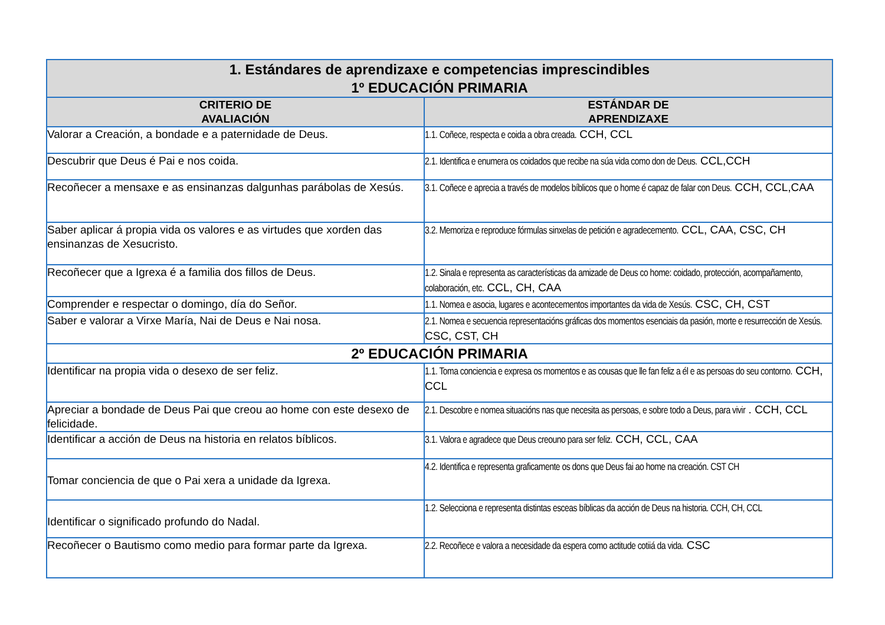| 1. Estándares de aprendizaxe e competencias imprescindibles 1º EDUCACIÓN PRIMARIA | |
| --- | --- |
| CRITERIO DE AVALIACIÓN | ESTÁNDAR DE APRENDIZAXE |
| Valorar a Creación, a bondade e a paternidade de Deus. | 1.1. Coñece, respecta e coida a obra creada. CCH, CCL |
| Descubrir que Deus é Pai e nos coida. | 2.1. Identifica e enumera os coidados que recibe na súa vida como don de Deus. CCL,CCH |
| Recoñecer a mensaxe e as ensinanzas dalgunhas parábolas de Xesús. | 3.1. Coñece e aprecia a través de modelos bíblicos que o home é capaz de falar con Deus. CCH, CCL,CAA |
| Saber aplicar á propia vida os valores e as virtudes que xorden das ensinanzas de Xesucristo. | 3.2. Memoriza e reproduce fórmulas sinxelas de petición e agradecemento. CCL, CAA, CSC, CH |
| Recoñecer que a Igrexa é a familia dos fillos de Deus. | 1.2. Sinala e representa as características da amizade de Deus co home: coidado, protección, acompañamento, colaboración, etc. CCL, CH, CAA |
| Comprender e respectar o domingo, día do Señor. | 1.1. Nomea e asocia, lugares e acontecementos importantes da vida de Xesús. CSC, CH, CST |
| Saber e valorar a Virxe María, Nai de Deus e Nai nosa. | 2.1. Nomea e secuencia representacións gráficas dos momentos esenciais da pasión, morte e resurrección de Xesús. CSC, CST, CH |
| 2º EDUCACIÓN PRIMARIA | |
| Identificar na propia vida o desexo de ser feliz. | 1.1. Toma conciencia e expresa os momentos e as cousas que lle fan feliz a él e as persoas do seu contorno. CCH, CCL |
| Apreciar a bondade de Deus Pai que creou ao home con este desexo de felicidade. | 2.1. Descobre e nomea situacións nas que necesita as persoas, e sobre todo a Deus, para vivir . CCH, CCL |
| Identificar a acción de Deus na historia en relatos bíblicos. | 3.1. Valora e agradece que Deus creouno para ser feliz. CCH, CCL, CAA |
| Tomar conciencia de que o Pai xera a unidade da Igrexa. | 4.2. Identifica e representa graficamente os dons que Deus fai ao home na creación. CST CH |
| Identificar o significado profundo do Nadal. | 1.2. Selecciona e representa distintas esceas bíblicas da acción de Deus na historia. CCH, CH, CCL |
| Recoñecer o Bautismo como medio para formar parte da Igrexa. | 2.2. Recoñece e valora a necesidade da espera como actitude cotiiá da vida. CSC |